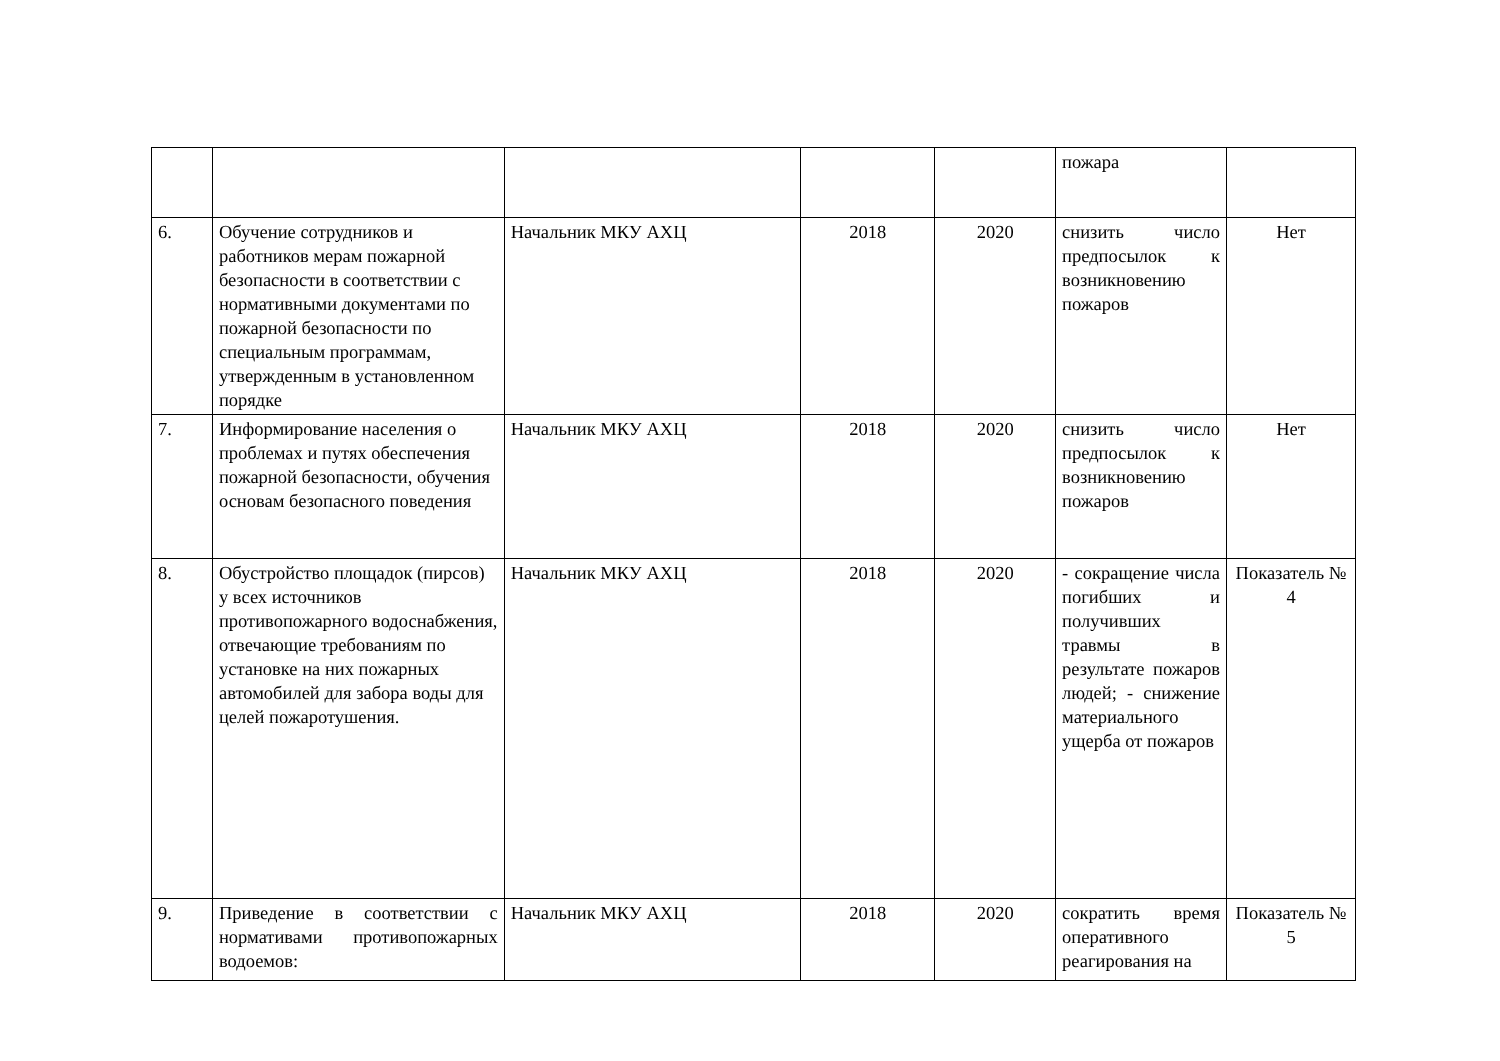| | | | | | пожара | |
| 6. | Обучение сотрудников и работников мерам пожарной безопасности в соответствии с нормативными документами по пожарной безопасности по специальным программам, утвержденным в установленном порядке | Начальник МКУ АХЦ | 2018 | 2020 | снизить число предпосылок к возникновению пожаров | Нет |
| 7. | Информирование населения о проблемах и путях обеспечения пожарной безопасности, обучения основам безопасного поведения | Начальник МКУ АХЦ | 2018 | 2020 | снизить число предпосылок к возникновению пожаров | Нет |
| 8. | Обустройство площадок (пирсов) у всех источников противопожарного водоснабжения, отвечающие требованиям по установке на них пожарных автомобилей для забора воды для целей пожаротушения. | Начальник МКУ АХЦ | 2018 | 2020 | - сокращение числа погибших и получивших травмы в результате пожаров людей; - снижение материального ущерба от пожаров | Показатель № 4 |
| 9. | Приведение в соответствии с нормативами противопожарных водоемов: | Начальник МКУ АХЦ | 2018 | 2020 | сократить время оперативного реагирования на | Показатель № 5 |